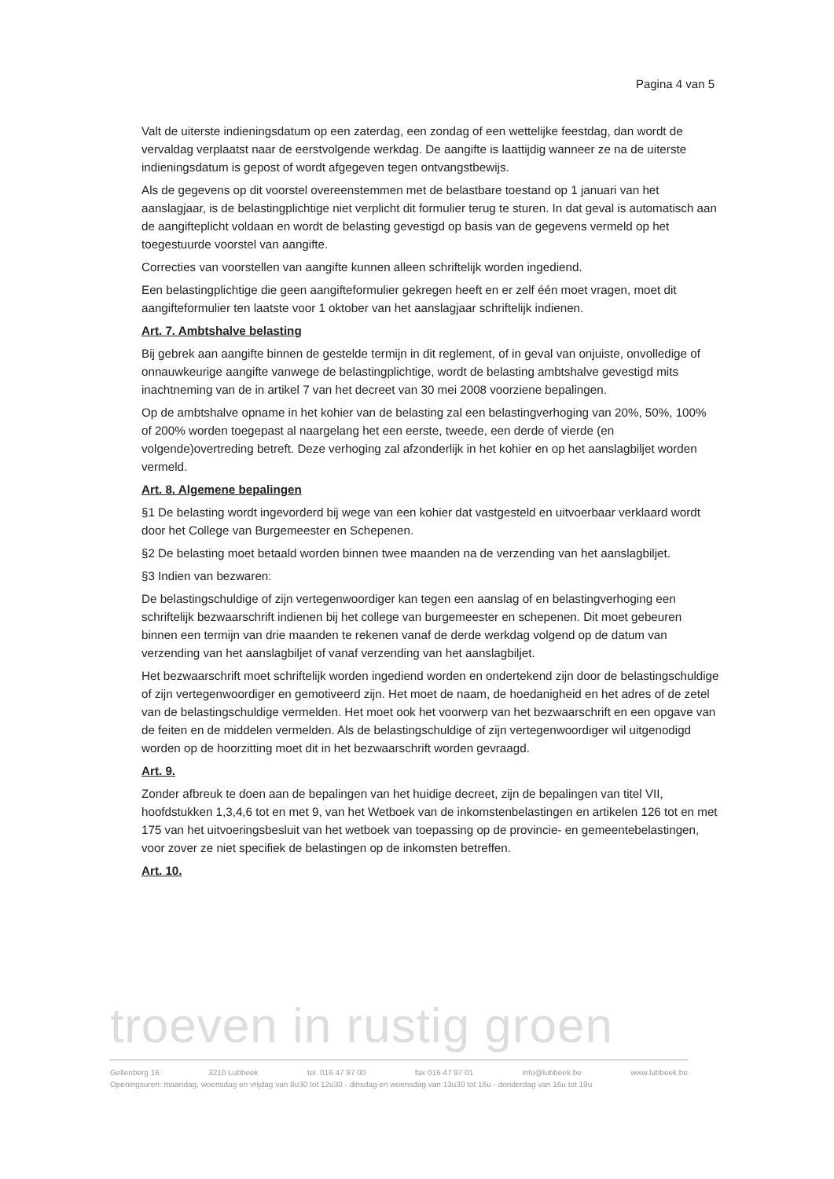Pagina 4 van 5
Valt de uiterste indieningsdatum op een zaterdag, een zondag of een wettelijke feestdag, dan wordt de vervaldag verplaatst naar de eerstvolgende werkdag. De aangifte is laattijdig wanneer ze na de uiterste indieningsdatum is gepost of wordt afgegeven tegen ontvangstbewijs.
Als de gegevens op dit voorstel overeenstemmen met de belastbare toestand op 1 januari van het aanslagjaar, is de belastingplichtige niet verplicht dit formulier terug te sturen. In dat geval is automatisch aan de aangifteplicht voldaan en wordt de belasting gevestigd op basis van de gegevens vermeld op het toegestuurde voorstel van aangifte.
Correcties van voorstellen van aangifte kunnen alleen schriftelijk worden ingediend.
Een belastingplichtige die geen aangifteformulier gekregen heeft en er zelf één moet vragen, moet dit aangifteformulier ten laatste voor 1 oktober van het aanslagjaar schriftelijk indienen.
Art. 7. Ambtshalve belasting
Bij gebrek aan aangifte binnen de gestelde termijn in dit reglement, of in geval van onjuiste, onvolledige of onnauwkeurige aangifte vanwege de belastingplichtige, wordt de belasting ambtshalve gevestigd mits inachtneming van de in artikel 7 van het decreet van 30 mei 2008 voorziene bepalingen.
Op de ambtshalve opname in het kohier van de belasting zal een belastingverhoging van 20%, 50%, 100% of 200% worden toegepast al naargelang het een eerste, tweede, een derde of vierde (en volgende)overtreding betreft. Deze verhoging zal afzonderlijk in het kohier en op het aanslagbiljet worden vermeld.
Art. 8. Algemene bepalingen
§1 De belasting wordt ingevorderd bij wege van een kohier dat vastgesteld en uitvoerbaar verklaard wordt door het College van Burgemeester en Schepenen.
§2 De belasting moet betaald worden binnen twee maanden na de verzending van het aanslagbiljet.
§3 Indien van bezwaren:
De belastingschuldige of zijn vertegenwoordiger kan tegen een aanslag of en belastingverhoging een schriftelijk bezwaarschrift indienen bij het college van burgemeester en schepenen. Dit moet gebeuren binnen een termijn van drie maanden te rekenen vanaf de derde werkdag volgend op de datum van verzending van het aanslagbiljet of vanaf verzending van het aanslagbiljet.
Het bezwaarschrift moet schriftelijk worden ingediend worden en ondertekend zijn door de belastingschuldige of zijn vertegenwoordiger en gemotiveerd zijn. Het moet de naam, de hoedanigheid en het adres of de zetel van de belastingschuldige vermelden. Het moet ook het voorwerp van het bezwaarschrift en een opgave van de feiten en de middelen vermelden. Als de belastingschuldige of zijn vertegenwoordiger wil uitgenodigd worden op de hoorzitting moet dit in het bezwaarschrift worden gevraagd.
Art. 9.
Zonder afbreuk te doen aan de bepalingen van het huidige decreet, zijn de bepalingen van titel VII, hoofdstukken 1,3,4,6 tot en met 9, van het Wetboek van de inkomstenbelastingen en artikelen 126 tot en met 175 van het uitvoeringsbesluit van het wetboek van toepassing op de provincie- en gemeentebelastingen, voor zover ze niet specifiek de belastingen op de inkomsten betreffen.
Art. 10.
troeven in rustig groen
Gellenberg 16 3210 Lubbeek tel. 016 47 97 00 fax 016 47 97 01 info@lubbeek.be www.lubbeek.be
Openingsuren: maandag, woensdag en vrijdag van 8u30 tot 12u30 - dinsdag en woensdag van 13u30 tot 16u - donderdag van 16u tot 19u